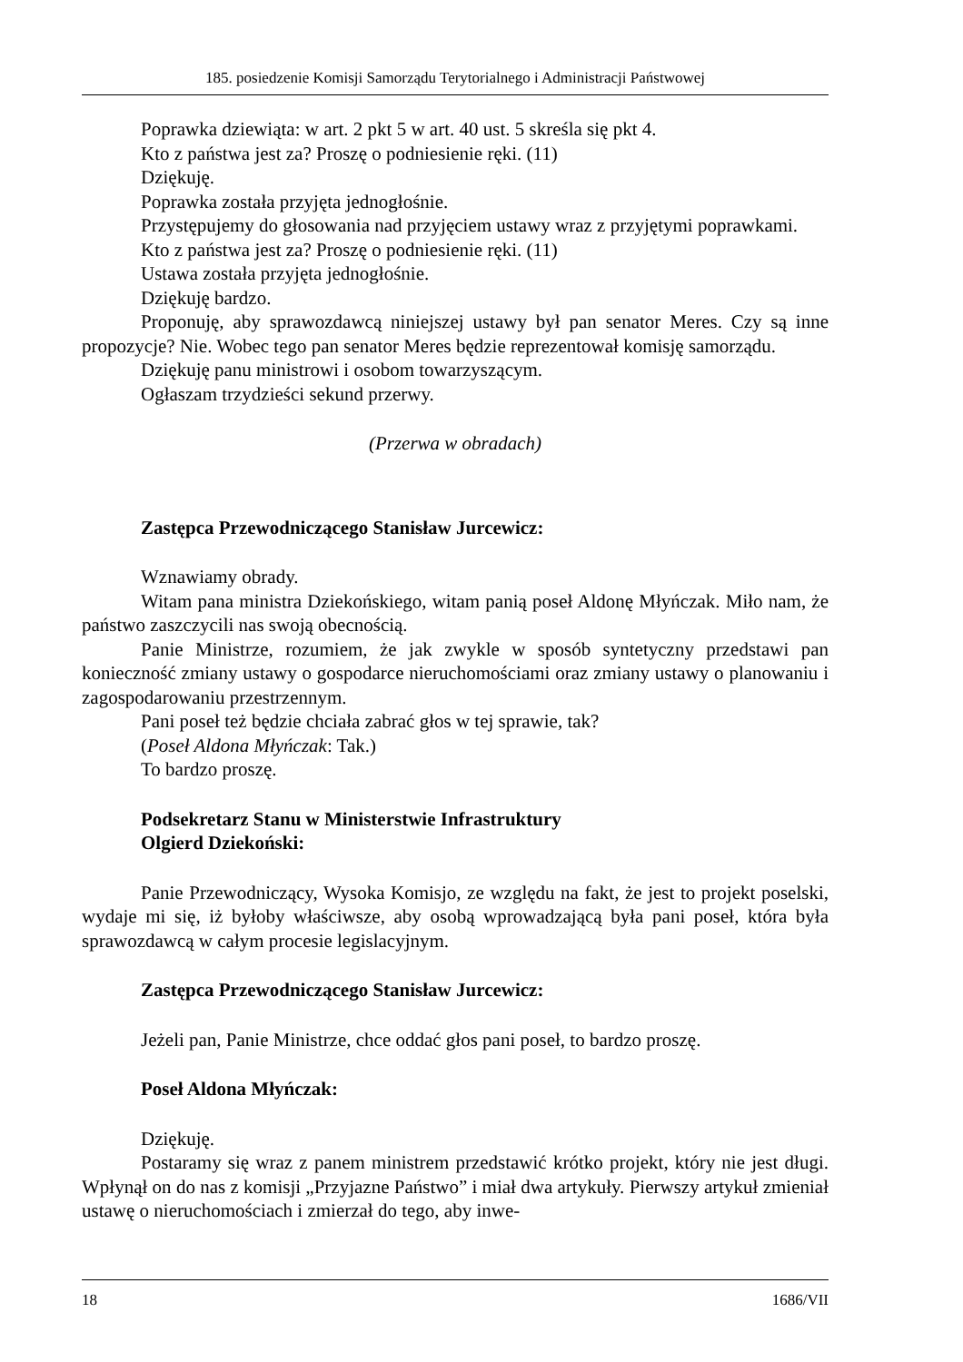185. posiedzenie Komisji Samorządu Terytorialnego i Administracji Państwowej
Poprawka dziewiąta: w art. 2 pkt 5 w art. 40 ust. 5 skreśla się pkt 4.
Kto z państwa jest za? Proszę o podniesienie ręki. (11)
Dziękuję.
Poprawka została przyjęta jednogłośnie.
Przystępujemy do głosowania nad przyjęciem ustawy wraz z przyjętymi poprawkami.
Kto z państwa jest za? Proszę o podniesienie ręki. (11)
Ustawa została przyjęta jednogłośnie.
Dziękuję bardzo.
Proponuję, aby sprawozdawcą niniejszej ustawy był pan senator Meres. Czy są inne propozycje? Nie. Wobec tego pan senator Meres będzie reprezentował komisję samorządu.
Dziękuję panu ministrowi i osobom towarzyszącym.
Ogłaszam trzydzieści sekund przerwy.
(Przerwa w obradach)
Zastępca Przewodniczącego Stanisław Jurcewicz:
Wznawiamy obrady.
Witam pana ministra Dziekońskiego, witam panią poseł Aldonę Młyńczak. Miło nam, że państwo zaszczycili nas swoją obecnością.
Panie Ministrze, rozumiem, że jak zwykle w sposób syntetyczny przedstawi pan konieczność zmiany ustawy o gospodarce nieruchomościami oraz zmiany ustawy o planowaniu i zagospodarowaniu przestrzennym.
Pani poseł też będzie chciała zabrać głos w tej sprawie, tak?
(Poseł Aldona Młyńczak: Tak.)
To bardzo proszę.
Podsekretarz Stanu w Ministerstwie Infrastruktury
Olgierd Dziekoński:
Panie Przewodniczący, Wysoka Komisjo, ze względu na fakt, że jest to projekt poselski, wydaje mi się, iż byłoby właściwsze, aby osobą wprowadzającą była pani poseł, która była sprawozdawcą w całym procesie legislacyjnym.
Zastępca Przewodniczącego Stanisław Jurcewicz:
Jeżeli pan, Panie Ministrze, chce oddać głos pani poseł, to bardzo proszę.
Poseł Aldona Młyńczak:
Dziękuję.
Postaramy się wraz z panem ministrem przedstawić krótko projekt, który nie jest długi. Wpłynął on do nas z komisji „Przyjazne Państwo” i miał dwa artykuły. Pierwszy artykuł zmieniał ustawę o nieruchomościach i zmierzał do tego, aby inwe-
18 1686/VII